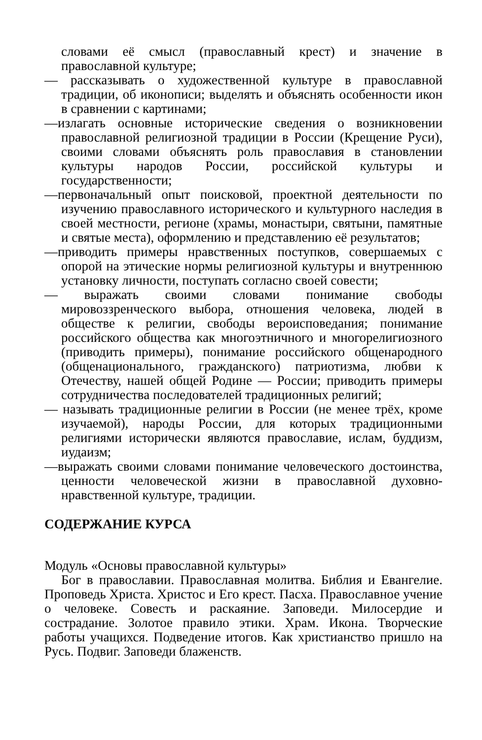словами её смысл (православный крест) и значение в православной культуре;
— рассказывать о художественной культуре в православной традиции, об иконописи; выделять и объяснять особенности икон в сравнении с картинами;
—излагать основные исторические сведения о возникновении православной религиозной традиции в России (Крещение Руси), своими словами объяснять роль православия в становлении культуры народов России, российской культуры и государственности;
—первоначальный опыт поисковой, проектной деятельности по изучению православного исторического и культурного наследия в своей местности, регионе (храмы, монастыри, святыни, памятные и святые места), оформлению и представлению её результатов;
—приводить примеры нравственных поступков, совершаемых с опорой на этические нормы религиозной культуры и внутреннюю установку личности, поступать согласно своей совести;
— выражать своими словами понимание свободы мировоззренческого выбора, отношения человека, людей в обществе к религии, свободы вероисповедания; понимание российского общества как многоэтничного и многорелигиозного (приводить примеры), понимание российского общенародного (общенационального, гражданского) патриотизма, любви к Отечеству, нашей общей Родине — России; приводить примеры сотрудничества последователей традиционных религий;
— называть традиционные религии в России (не менее трёх, кроме изучаемой), народы России, для которых традиционными религиями исторически являются православие, ислам, буддизм, иудаизм;
—выражать своими словами понимание человеческого достоинства, ценности человеческой жизни в православной духовно-нравственной культуре, традиции.
СОДЕРЖАНИЕ КУРСА
Модуль «Основы православной культуры»
Бог в православии. Православная молитва. Библия и Евангелие. Проповедь Христа. Христос и Его крест. Пасха. Православное учение о человеке. Совесть и раскаяние. Заповеди. Милосердие и сострадание. Золотое правило этики. Храм. Икона. Творческие работы учащихся. Подведение итогов. Как христианство пришло на Русь. Подвиг. Заповеди блаженств.